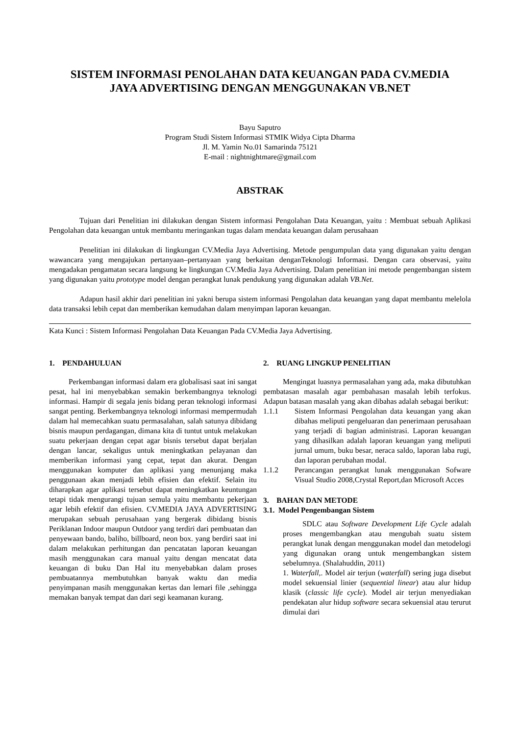SISTEM INFORMASI PENOLAHAN DATA KEUANGAN PADA CV.MEDIA JAYA ADVERTISING DENGAN MENGGUNAKAN VB.NET
Bayu Saputro
Program Studi Sistem Informasi STMIK Widya Cipta Dharma
Jl. M. Yamin No.01 Samarinda 75121
E-mail : nightnightmare@gmail.com
ABSTRAK
Tujuan dari Penelitian ini dilakukan dengan Sistem informasi Pengolahan Data Keuangan, yaitu : Membuat sebuah Aplikasi Pengolahan data keuangan untuk membantu meringankan tugas dalam mendata keuangan dalam perusahaan
Penelitian ini dilakukan di lingkungan CV.Media Jaya Advertising. Metode pengumpulan data yang digunakan yaitu dengan wawancara yang mengajukan pertanyaan–pertanyaan yang berkaitan denganTeknologi Informasi. Dengan cara observasi, yaitu mengadakan pengamatan secara langsung ke lingkungan CV.Media Jaya Advertising. Dalam penelitian ini metode pengembangan sistem yang digunakan yaitu prototype model dengan perangkat lunak pendukung yang digunakan adalah VB.Net.
Adapun hasil akhir dari penelitian ini yakni berupa sistem informasi Pengolahan data keuangan yang dapat membantu melelola data transaksi lebih cepat dan memberikan kemudahan dalam menyimpan laporan keuangan.
Kata Kunci : Sistem Informasi Pengolahan Data Keuangan Pada CV.Media Jaya Advertising.
1. PENDAHULUAN
Perkembangan informasi dalam era globalisasi saat ini sangat pesat, hal ini menyebabkan semakin berkembangnya teknologi informasi. Hampir di segala jenis bidang peran teknologi informasi sangat penting. Berkembangnya teknologi informasi mempermudah dalam hal memecahkan suatu permasalahan, salah satunya dibidang bisnis maupun perdagangan, dimana kita di tuntut untuk melakukan suatu pekerjaan dengan cepat agar bisnis tersebut dapat berjalan dengan lancar, sekaligus untuk meningkatkan pelayanan dan memberikan informasi yang cepat, tepat dan akurat. Dengan menggunakan komputer dan aplikasi yang menunjang maka penggunaan akan menjadi lebih efisien dan efektif. Selain itu diharapkan agar aplikasi tersebut dapat meningkatkan keuntungan tetapi tidak mengurangi tujuan semula yaitu membantu pekerjaan agar lebih efektif dan efisien. CV.MEDIA JAYA ADVERTISING merupakan sebuah perusahaan yang bergerak dibidang bisnis Periklanan Indoor maupun Outdoor yang terdiri dari pembuatan dan penyewaan bando, baliho, billboard, neon box. yang berdiri saat ini dalam melakukan perhitungan dan pencatatan laporan keuangan masih menggunakan cara manual yaitu dengan mencatat data keuangan di buku Dan Hal itu menyebabkan dalam proses pembuatannya membutuhkan banyak waktu dan media penyimpanan masih menggunakan kertas dan lemari file ,sehingga memakan banyak tempat dan dari segi keamanan kurang.
2. RUANG LINGKUP PENELITIAN
Mengingat luasnya permasalahan yang ada, maka dibutuhkan pembatasan masalah agar pembahasan masalah lebih terfokus. Adapun batasan masalah yang akan dibahas adalah sebagai berikut:
1.1.1 Sistem Informasi Pengolahan data keuangan yang akan dibahas meliputi pengeluaran dan penerimaan perusahaan yang terjadi di bagian administrasi. Laporan keuangan yang dihasilkan adalah laporan keuangan yang meliputi jurnal umum, buku besar, neraca saldo, laporan laba rugi, dan laporan perubahan modal.
1.1.2 Perancangan perangkat lunak menggunakan Sofware Visual Studio 2008,Crystal Report,dan Microsoft Acces
3. BAHAN DAN METODE
3.1. Model Pengembangan Sistem
SDLC atau Software Development Life Cycle adalah proses mengembangkan atau mengubah suatu sistem perangkat lunak dengan menggunakan model dan metodelogi yang digunakan orang untuk mengembangkan sistem sebelumnya. (Shalahuddin, 2011)
1. Waterfall,. Model air terjun (waterfall) sering juga disebut model sekuensial linier (sequential linear) atau alur hidup klasik (classic life cycle). Model air terjun menyediakan pendekatan alur hidup software secara sekuensial atau terurut dimulai dari